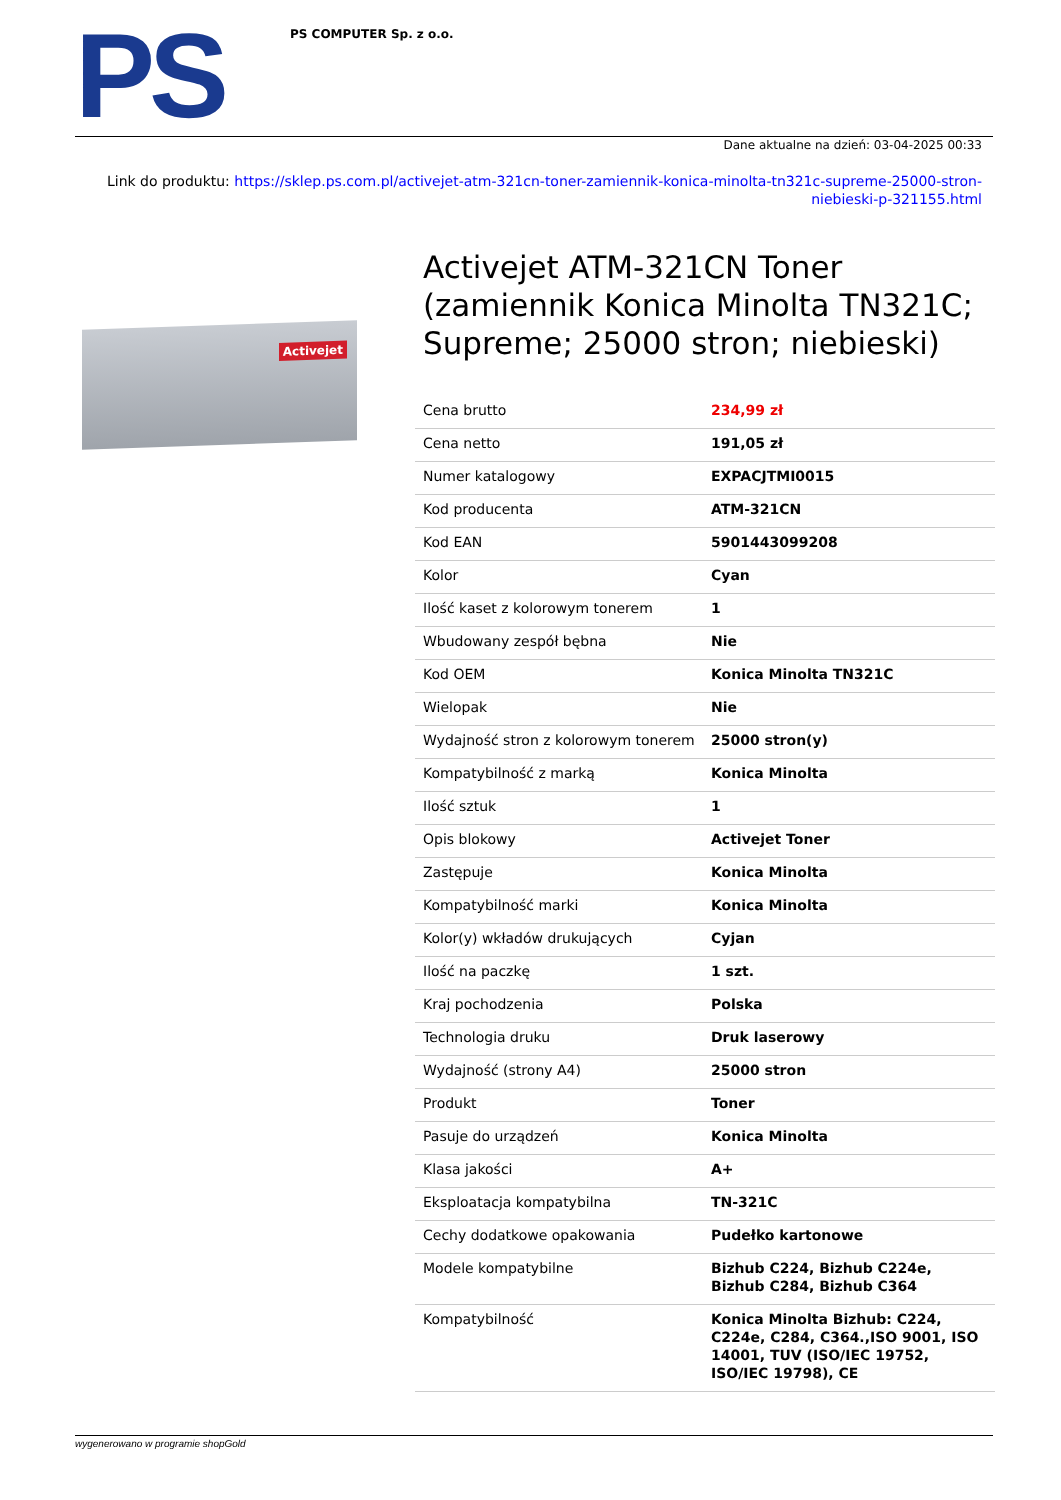PS
PS COMPUTER Sp. z o.o.
Dane aktualne na dzień: 03-04-2025 00:33
Link do produktu: https://sklep.ps.com.pl/activejet-atm-321cn-toner-zamiennik-konica-minolta-tn321c-supreme-25000-stron-niebieski-p-321155.html
Activejet
Activejet ATM-321CN Toner (zamiennik Konica Minolta TN321C; Supreme; 25000 stron; niebieski)
| Cena brutto | 234,99 zł |
| Cena netto | 191,05 zł |
| Numer katalogowy | EXPACJTMI0015 |
| Kod producenta | ATM-321CN |
| Kod EAN | 5901443099208 |
| Kolor | Cyan |
| Ilość kaset z kolorowym tonerem | 1 |
| Wbudowany zespół bębna | Nie |
| Kod OEM | Konica Minolta TN321C |
| Wielopak | Nie |
| Wydajność stron z kolorowym tonerem | 25000 stron(y) |
| Kompatybilność z marką | Konica Minolta |
| Ilość sztuk | 1 |
| Opis blokowy | Activejet Toner |
| Zastępuje | Konica Minolta |
| Kompatybilność marki | Konica Minolta |
| Kolor(y) wkładów drukujących | Cyjan |
| Ilość na paczkę | 1 szt. |
| Kraj pochodzenia | Polska |
| Technologia druku | Druk laserowy |
| Wydajność (strony A4) | 25000 stron |
| Produkt | Toner |
| Pasuje do urządzeń | Konica Minolta |
| Klasa jakości | A+ |
| Eksploatacja kompatybilna | TN-321C |
| Cechy dodatkowe opakowania | Pudełko kartonowe |
| Modele kompatybilne | Bizhub C224, Bizhub C224e, Bizhub C284, Bizhub C364 |
| Kompatybilność | Konica Minolta Bizhub: C224, C224e, C284, C364.,ISO 9001, ISO 14001, TUV (ISO/IEC 19752, ISO/IEC 19798), CE |
wygenerowano w programie shopGold